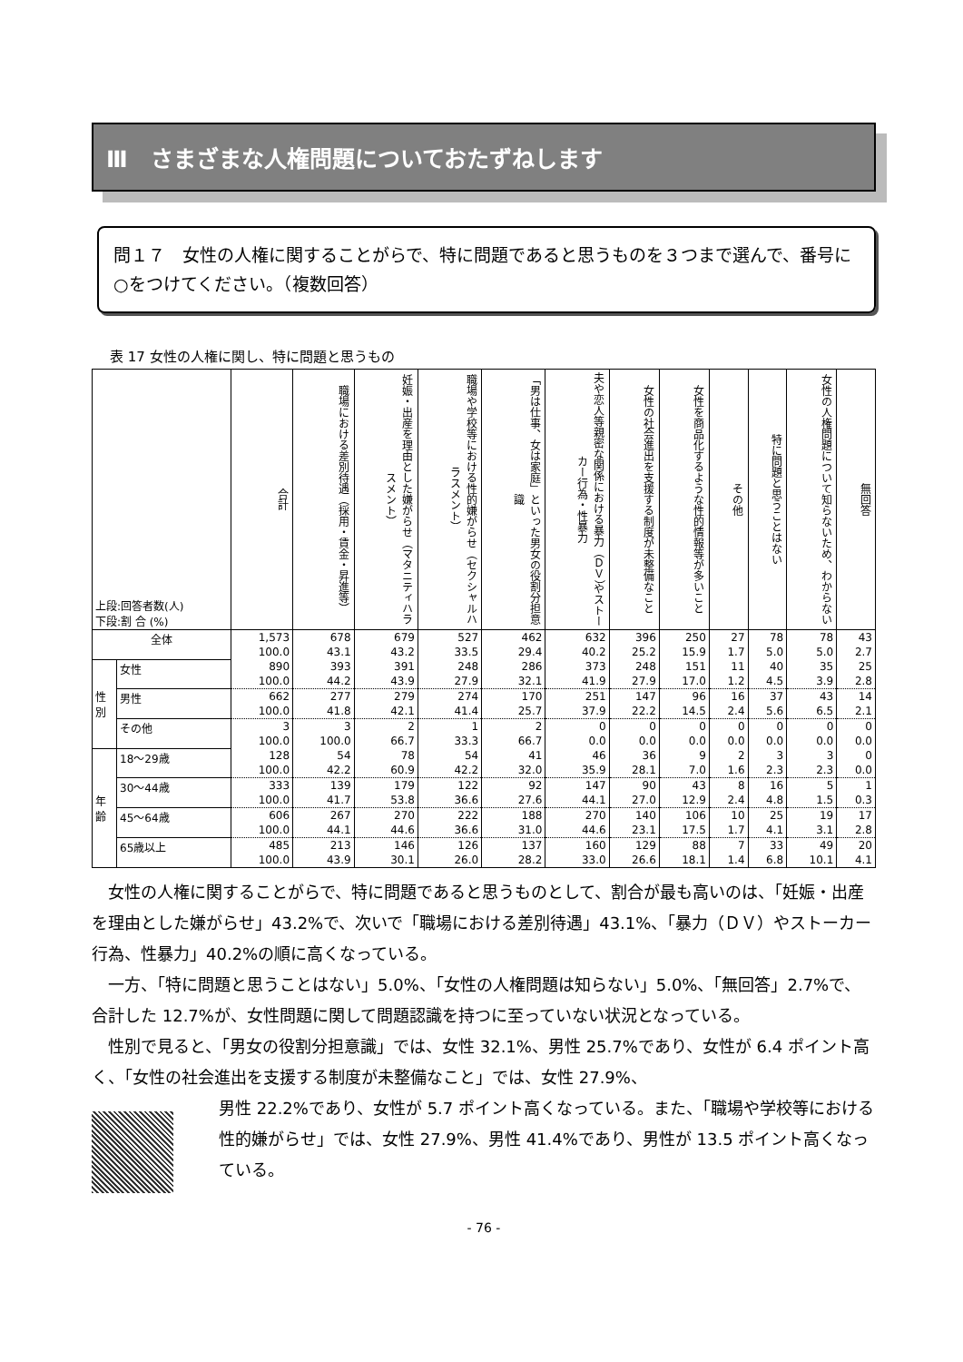Ⅲ　さまざまな人権問題についておたずねします
問１７　女性の人権に関することがらで、特に問題であると思うものを３つまで選んで、番号に○をつけてください。（複数回答）
表 17 女性の人権に関し、特に問題と思うもの
| 上段:回答者数(人) 下段:割 合 (%) | | 合計 | 職場における差別待遇（採用・賃金・昇進等） | 妊娠・出産を理由とした嫌がらせ（マタニティハラスメント） | 職場や学校等における性的嫌がらせ（セクシャルハラスメント） | 「男は仕事、女は家庭」といった男女の役割分担意識 | 夫や恋人等親密な関係における暴力（ＤＶ）やストーカー行為・性暴力 | 女性の社会進出を支援する制度が未整備なこと | 女性を商品化するような性的情報等が多いこと | その他 | 特に問題と思うことはない | 女性の人権問題について知らないため、わからない | 無回答 |
| 全体 | | 1,573 | 678 | 679 | 527 | 462 | 632 | 396 | 250 | 27 | 78 | 78 | 43 |
| | | 100.0 | 43.1 | 43.2 | 33.5 | 29.4 | 40.2 | 25.2 | 15.9 | 1.7 | 5.0 | 5.0 | 2.7 |
| 性別 | 女性 | 890 | 393 | 391 | 248 | 286 | 373 | 248 | 151 | 11 | 40 | 35 | 25 |
| | | 100.0 | 44.2 | 43.9 | 27.9 | 32.1 | 41.9 | 27.9 | 17.0 | 1.2 | 4.5 | 3.9 | 2.8 |
| | 男性 | 662 | 277 | 279 | 274 | 170 | 251 | 147 | 96 | 16 | 37 | 43 | 14 |
| | | 100.0 | 41.8 | 42.1 | 41.4 | 25.7 | 37.9 | 22.2 | 14.5 | 2.4 | 5.6 | 6.5 | 2.1 |
| | その他 | 3 | 3 | 2 | 1 | 2 | 0 | 0 | 0 | 0 | 0 | 0 | 0 |
| | | 100.0 | 100.0 | 66.7 | 33.3 | 66.7 | 0.0 | 0.0 | 0.0 | 0.0 | 0.0 | 0.0 | 0.0 |
| 年齢 | 18～29歳 | 128 | 54 | 78 | 54 | 41 | 46 | 36 | 9 | 2 | 3 | 3 | 0 |
| | | 100.0 | 42.2 | 60.9 | 42.2 | 32.0 | 35.9 | 28.1 | 7.0 | 1.6 | 2.3 | 2.3 | 0.0 |
| | 30～44歳 | 333 | 139 | 179 | 122 | 92 | 147 | 90 | 43 | 8 | 16 | 5 | 1 |
| | | 100.0 | 41.7 | 53.8 | 36.6 | 27.6 | 44.1 | 27.0 | 12.9 | 2.4 | 4.8 | 1.5 | 0.3 |
| | 45～64歳 | 606 | 267 | 270 | 222 | 188 | 270 | 140 | 106 | 10 | 25 | 19 | 17 |
| | | 100.0 | 44.1 | 44.6 | 36.6 | 31.0 | 44.6 | 23.1 | 17.5 | 1.7 | 4.1 | 3.1 | 2.8 |
| | 65歳以上 | 485 | 213 | 146 | 126 | 137 | 160 | 129 | 88 | 7 | 33 | 49 | 20 |
| | | 100.0 | 43.9 | 30.1 | 26.0 | 28.2 | 33.0 | 26.6 | 18.1 | 1.4 | 6.8 | 10.1 | 4.1 |
女性の人権に関することがらで、特に問題であると思うものとして、割合が最も高いのは、「妊娠・出産を理由とした嫌がらせ」43.2%で、次いで「職場における差別待遇」43.1%、「暴力（ＤＶ）やストーカー行為、性暴力」40.2%の順に高くなっている。
一方、「特に問題と思うことはない」5.0%、「女性の人権問題は知らない」5.0%、「無回答」2.7%で、合計した 12.7%が、女性問題に関して問題認識を持つに至っていない状況となっている。
性別で見ると、「男女の役割分担意識」では、女性 32.1%、男性 25.7%であり、女性が 6.4 ポイント高く、「女性の社会進出を支援する制度が未整備なこと」では、女性 27.9%、
男性 22.2%であり、女性が 5.7 ポイント高くなっている。また、「職場や学校等における性的嫌がらせ」では、女性 27.9%、男性 41.4%であり、男性が 13.5 ポイント高くなっている。
- 76 -